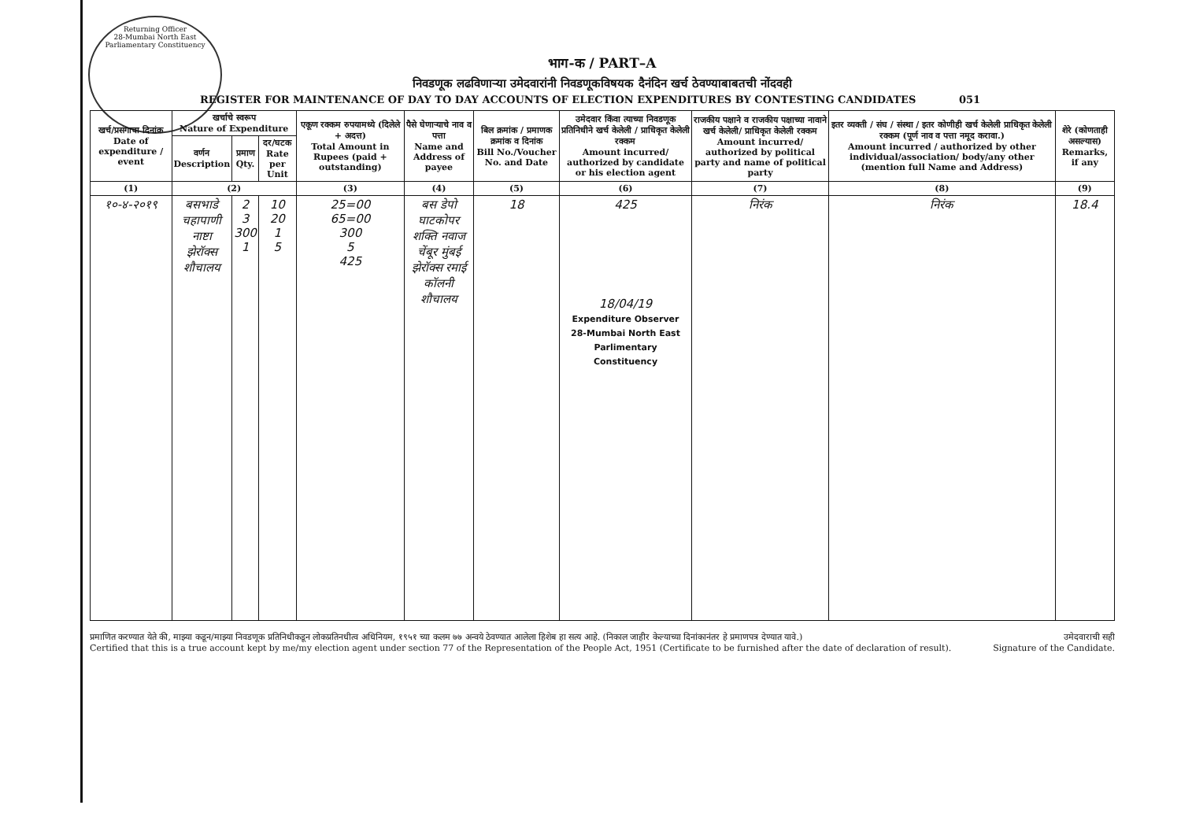Returning Officer
28-Mumbai North East Parliamentary Constituency
भाग-क / PART–A
निवडणूक लढविणाऱ्या उमेदवारांनी निवडणूकविषयक दैनंदिन खर्च ठेवण्याबाबतची नोंदवही
REGISTER FOR MAINTENANCE OF DAY TO DAY ACCOUNTS OF ELECTION EXPENDITURES BY CONTESTING CANDIDATES 051
| खर्च/प्रसंगाचा दिनांक Date of expenditure / event | खर्चाचे स्वरूप Nature of Expenditure | | | एकूण रक्कम रुपयामध्ये (दिलेले + अदत्त) Total Amount in Rupees (paid + outstanding) | पैसे घेणाऱ्याचे नाव व पत्ता Name and Address of payee | बिल क्रमांक / प्रमाणक क्रमांक व दिनांक Bill No./Voucher No. and Date | उमेदवार किंवा त्याच्या निवडणूक प्रतिनिधीने खर्च केलेली / प्राधिकृत केलेली रक्कम Amount incurred/ authorized by candidate or his election agent | राजकीय पक्षाने व राजकीय पक्षाच्या नावाने खर्च केलेली/ प्राधिकृत केलेली रक्कम Amount incurred/ authorized by political party and name of political party | इतर व्यक्ती / संघ / संस्था / इतर कोणीही खर्च केलेली प्राधिकृत केलेली रक्कम (पूर्ण नाव व पत्ता नमूद करावा.) Amount incurred / authorized by other individual/association/ body/any other (mention full Name and Address) | शेरे (कोणताही असल्यास) Remarks, if any |
| --- | --- | --- | --- | --- | --- | --- | --- | --- | --- | --- |
| | वर्णन Description | प्रमाण Qty. | दर/घटक Rate per Unit | | | | | | | |
| (1) | (2) | | | (3) | (4) | (5) | (6) | (7) | (8) | (9) |
| १०-४-२०१९ | बसभाडे चहापाणी नाष्टा झेरॉक्स शौचालय | 2 3 300 1 | 10 20 1 5 | 25=00 65=00 300 5 425 | बस डेपो घाटकोपर शक्ति नवाज चेंबूर मुंबई झेरॉक्स रमाई कॉलनी शौचालय | 18 | 425 18/04/19 Expenditure Observer 28-Mumbai North East Parlimentary Constituency | निरंक | निरंक | 18.4 |
प्रमाणित करण्यात येते की, माझ्या कडून/माझ्या निवडणूक प्रतिनिधीकडून लोकप्रतिनधीत्व अधिनियम, १९५१ च्या कलम ७७ अन्वये ठेवण्यात आलेला हिशेब हा सत्य आहे. (निकाल जाहीर केल्याच्या दिनांकानंतर हे प्रमाणपत्र देण्यात यावे.)
Certified that this is a true account kept by me/my election agent under section 77 of the Representation of the People Act, 1951 (Certificate to be furnished after the date of declaration of result).
उमेदवाराची सही
Signature of the Candidate.